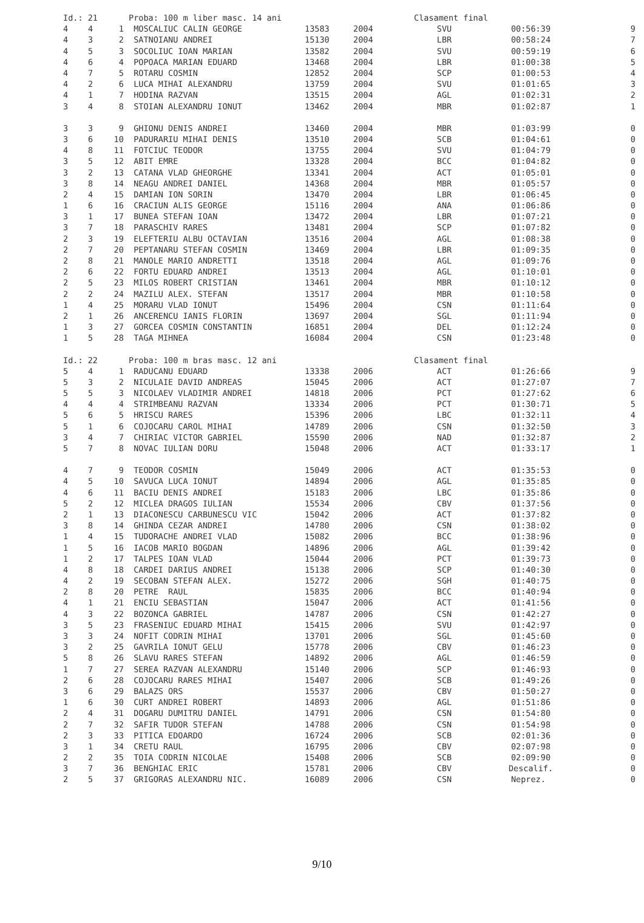| Id.: 21 | | | Proba: 100 m liber masc. 14 ani | | | Clasament final | | |
| 4 | 4 | 1 | MOSCALIUC CALIN GEORGE | 13583 | 2004 | SVU | 00:56:39 | 9 |
| 4 | 3 | 2 | SATNOIANU ANDREI | 15130 | 2004 | LBR | 00:58:24 | 7 |
| 4 | 5 | 3 | SOCOLIUC IOAN MARIAN | 13582 | 2004 | SVU | 00:59:19 | 6 |
| 4 | 6 | 4 | POPOACA MARIAN EDUARD | 13468 | 2004 | LBR | 01:00:38 | 5 |
| 4 | 7 | 5 | ROTARU COSMIN | 12852 | 2004 | SCP | 01:00:53 | 4 |
| 4 | 2 | 6 | LUCA MIHAI ALEXANDRU | 13759 | 2004 | SVU | 01:01:65 | 3 |
| 4 | 1 | 7 | HODINA RAZVAN | 13515 | 2004 | AGL | 01:02:31 | 2 |
| 3 | 4 | 8 | STOIAN ALEXANDRU IONUT | 13462 | 2004 | MBR | 01:02:87 | 1 |
| 3 | 3 | 9 | GHIONU DENIS ANDREI | 13460 | 2004 | MBR | 01:03:99 | 0 |
| 3 | 6 | 10 | PADURARIU MIHAI DENIS | 13510 | 2004 | SCB | 01:04:61 | 0 |
| 4 | 8 | 11 | FOTCIUC TEODOR | 13755 | 2004 | SVU | 01:04:79 | 0 |
| 3 | 5 | 12 | ABIT EMRE | 13328 | 2004 | BCC | 01:04:82 | 0 |
| 3 | 2 | 13 | CATANA VLAD GHEORGHE | 13341 | 2004 | ACT | 01:05:01 | 0 |
| 3 | 8 | 14 | NEAGU ANDREI DANIEL | 14368 | 2004 | MBR | 01:05:57 | 0 |
| 2 | 4 | 15 | DAMIAN ION SORIN | 13470 | 2004 | LBR | 01:06:45 | 0 |
| 1 | 6 | 16 | CRACIUN ALIS GEORGE | 15116 | 2004 | ANA | 01:06:86 | 0 |
| 3 | 1 | 17 | BUNEA STEFAN IOAN | 13472 | 2004 | LBR | 01:07:21 | 0 |
| 3 | 7 | 18 | PARASCHIV RARES | 13481 | 2004 | SCP | 01:07:82 | 0 |
| 2 | 3 | 19 | ELEFTERIU ALBU OCTAVIAN | 13516 | 2004 | AGL | 01:08:38 | 0 |
| 2 | 7 | 20 | PEPTANARU STEFAN COSMIN | 13469 | 2004 | LBR | 01:09:35 | 0 |
| 2 | 8 | 21 | MANOLE MARIO ANDRETTI | 13518 | 2004 | AGL | 01:09:76 | 0 |
| 2 | 6 | 22 | FORTU EDUARD ANDREI | 13513 | 2004 | AGL | 01:10:01 | 0 |
| 2 | 5 | 23 | MILOS ROBERT CRISTIAN | 13461 | 2004 | MBR | 01:10:12 | 0 |
| 2 | 2 | 24 | MAZILU ALEX. STEFAN | 13517 | 2004 | MBR | 01:10:58 | 0 |
| 1 | 4 | 25 | MORARU VLAD IONUT | 15496 | 2004 | CSN | 01:11:64 | 0 |
| 2 | 1 | 26 | ANCERENCU IANIS FLORIN | 13697 | 2004 | SGL | 01:11:94 | 0 |
| 1 | 3 | 27 | GORCEA COSMIN CONSTANTIN | 16851 | 2004 | DEL | 01:12:24 | 0 |
| 1 | 5 | 28 | TAGA MIHNEA | 16084 | 2004 | CSN | 01:23:48 | 0 |
| Id.: 22 | | | Proba: 100 m bras masc. 12 ani | | | Clasament final | | |
| 5 | 4 | 1 | RADUCANU EDUARD | 13338 | 2006 | ACT | 01:26:66 | 9 |
| 5 | 3 | 2 | NICULAIE DAVID ANDREAS | 15045 | 2006 | ACT | 01:27:07 | 7 |
| 5 | 5 | 3 | NICOLAEV VLADIMIR ANDREI | 14818 | 2006 | PCT | 01:27:62 | 6 |
| 4 | 4 | 4 | STRIMBEANU RAZVAN | 13334 | 2006 | PCT | 01:30:71 | 5 |
| 5 | 6 | 5 | HRISCU RARES | 15396 | 2006 | LBC | 01:32:11 | 4 |
| 5 | 1 | 6 | COJOCARU CAROL MIHAI | 14789 | 2006 | CSN | 01:32:50 | 3 |
| 3 | 4 | 7 | CHIRIAC VICTOR GABRIEL | 15590 | 2006 | NAD | 01:32:87 | 2 |
| 5 | 7 | 8 | NOVAC IULIAN DORU | 15048 | 2006 | ACT | 01:33:17 | 1 |
| 4 | 7 | 9 | TEODOR COSMIN | 15049 | 2006 | ACT | 01:35:53 | 0 |
| 4 | 5 | 10 | SAVUCA LUCA IONUT | 14894 | 2006 | AGL | 01:35:85 | 0 |
| 4 | 6 | 11 | BACIU DENIS ANDREI | 15183 | 2006 | LBC | 01:35:86 | 0 |
| 5 | 2 | 12 | MICLEA DRAGOS IULIAN | 15534 | 2006 | CBV | 01:37:56 | 0 |
| 2 | 1 | 13 | DIACONESCU CARBUNESCU VIC | 15042 | 2006 | ACT | 01:37:82 | 0 |
| 3 | 8 | 14 | GHINDA CEZAR ANDREI | 14780 | 2006 | CSN | 01:38:02 | 0 |
| 1 | 4 | 15 | TUDORACHE ANDREI VLAD | 15082 | 2006 | BCC | 01:38:96 | 0 |
| 1 | 5 | 16 | IACOB MARIO BOGDAN | 14896 | 2006 | AGL | 01:39:42 | 0 |
| 1 | 2 | 17 | TALPES IOAN VLAD | 15044 | 2006 | PCT | 01:39:73 | 0 |
| 4 | 8 | 18 | CARDEI DARIUS ANDREI | 15138 | 2006 | SCP | 01:40:30 | 0 |
| 4 | 2 | 19 | SECOBAN STEFAN ALEX. | 15272 | 2006 | SGH | 01:40:75 | 0 |
| 2 | 8 | 20 | PETRE RAUL | 15835 | 2006 | BCC | 01:40:94 | 0 |
| 4 | 1 | 21 | ENCIU SEBASTIAN | 15047 | 2006 | ACT | 01:41:56 | 0 |
| 4 | 3 | 22 | BOZONCA GABRIEL | 14787 | 2006 | CSN | 01:42:27 | 0 |
| 3 | 5 | 23 | FRASENIUC EDUARD MIHAI | 15415 | 2006 | SVU | 01:42:97 | 0 |
| 3 | 3 | 24 | NOFIT CODRIN MIHAI | 13701 | 2006 | SGL | 01:45:60 | 0 |
| 3 | 2 | 25 | GAVRILA IONUT GELU | 15778 | 2006 | CBV | 01:46:23 | 0 |
| 5 | 8 | 26 | SLAVU RARES STEFAN | 14892 | 2006 | AGL | 01:46:59 | 0 |
| 1 | 7 | 27 | SEREA RAZVAN ALEXANDRU | 15140 | 2006 | SCP | 01:46:93 | 0 |
| 2 | 6 | 28 | COJOCARU RARES MIHAI | 15407 | 2006 | SCB | 01:49:26 | 0 |
| 3 | 6 | 29 | BALAZS ORS | 15537 | 2006 | CBV | 01:50:27 | 0 |
| 1 | 6 | 30 | CURT ANDREI ROBERT | 14893 | 2006 | AGL | 01:51:86 | 0 |
| 2 | 4 | 31 | DOGARU DUMITRU DANIEL | 14791 | 2006 | CSN | 01:54:80 | 0 |
| 2 | 7 | 32 | SAFIR TUDOR STEFAN | 14788 | 2006 | CSN | 01:54:98 | 0 |
| 2 | 3 | 33 | PITICA EDOARDO | 16724 | 2006 | SCB | 02:01:36 | 0 |
| 3 | 1 | 34 | CRETU RAUL | 16795 | 2006 | CBV | 02:07:98 | 0 |
| 2 | 2 | 35 | TOIA CODRIN NICOLAE | 15408 | 2006 | SCB | 02:09:90 | 0 |
| 3 | 7 | 36 | BENGHIAC ERIC | 15781 | 2006 | CBV | Descalif. | 0 |
| 2 | 5 | 37 | GRIGORAS ALEXANDRU NIC. | 16089 | 2006 | CSN | Neprez. | 0 |
9/10